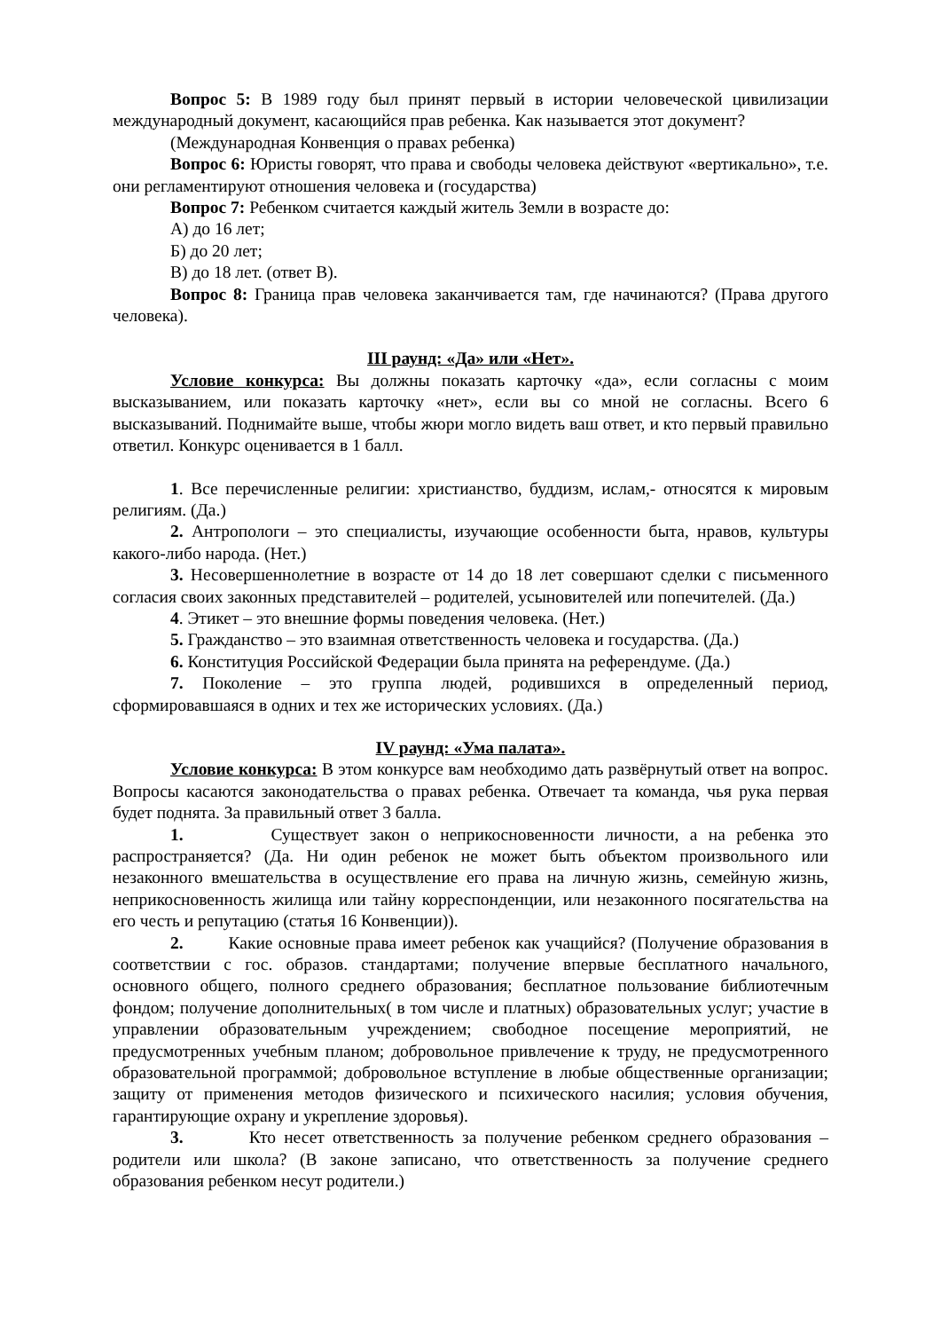Вопрос 5: В 1989 году был принят первый в истории человеческой цивилизации международный документ, касающийся прав ребенка. Как называется этот документ?
(Международная Конвенция о правах ребенка)
Вопрос 6: Юристы говорят, что права и свободы человека действуют «вертикально», т.е. они регламентируют отношения человека и (государства)
Вопрос 7: Ребенком считается каждый житель Земли в возрасте до:
А) до 16 лет;
Б) до 20 лет;
В) до 18 лет. (ответ В).
Вопрос 8: Граница прав человека заканчивается там, где начинаются? (Права другого человека).
III раунд: «Да» или «Нет».
Условие конкурса: Вы должны показать карточку «да», если согласны с моим высказыванием, или показать карточку «нет», если вы со мной не согласны. Всего 6 высказываний. Поднимайте выше, чтобы жюри могло видеть ваш ответ, и кто первый правильно ответил. Конкурс оценивается в 1 балл.
1. Все перечисленные религии: христианство, буддизм, ислам,- относятся к мировым религиям. (Да.)
2. Антропологи – это специалисты, изучающие особенности быта, нравов, культуры какого-либо народа. (Нет.)
3. Несовершеннолетние в возрасте от 14 до 18 лет совершают сделки с письменного согласия своих законных представителей – родителей, усыновителей или попечителей. (Да.)
4. Этикет – это внешние формы поведения человека. (Нет.)
5. Гражданство – это взаимная ответственность человека и государства. (Да.)
6. Конституция Российской Федерации была принята на референдуме. (Да.)
7. Поколение – это группа людей, родившихся в определенный период, сформировавшаяся в одних и тех же исторических условиях. (Да.)
IV раунд: «Ума палата».
Условие конкурса: В этом конкурсе вам необходимо дать развёрнутый ответ на вопрос. Вопросы касаются законодательства о правах ребенка. Отвечает та команда, чья рука первая будет поднята. За правильный ответ 3 балла.
1. Существует закон о неприкосновенности личности, а на ребенка это распространяется? (Да. Ни один ребенок не может быть объектом произвольного или незаконного вмешательства в осуществление его права на личную жизнь, семейную жизнь, неприкосновенность жилища или тайну корреспонденции, или незаконного посягательства на его честь и репутацию (статья 16 Конвенции)).
2. Какие основные права имеет ребенок как учащийся? (Получение образования в соответствии с гос. образов. стандартами; получение впервые бесплатного начального, основного общего, полного среднего образования; бесплатное пользование библиотечным фондом; получение дополнительных( в том числе и платных) образовательных услуг; участие в управлении образовательным учреждением; свободное посещение мероприятий, не предусмотренных учебным планом; добровольное привлечение к труду, не предусмотренного образовательной программой; добровольное вступление в любые общественные организации; защиту от применения методов физического и психического насилия; условия обучения, гарантирующие охрану и укрепление здоровья).
3. Кто несет ответственность за получение ребенком среднего образования – родители или школа? (В законе записано, что ответственность за получение среднего образования ребенком несут родители.)